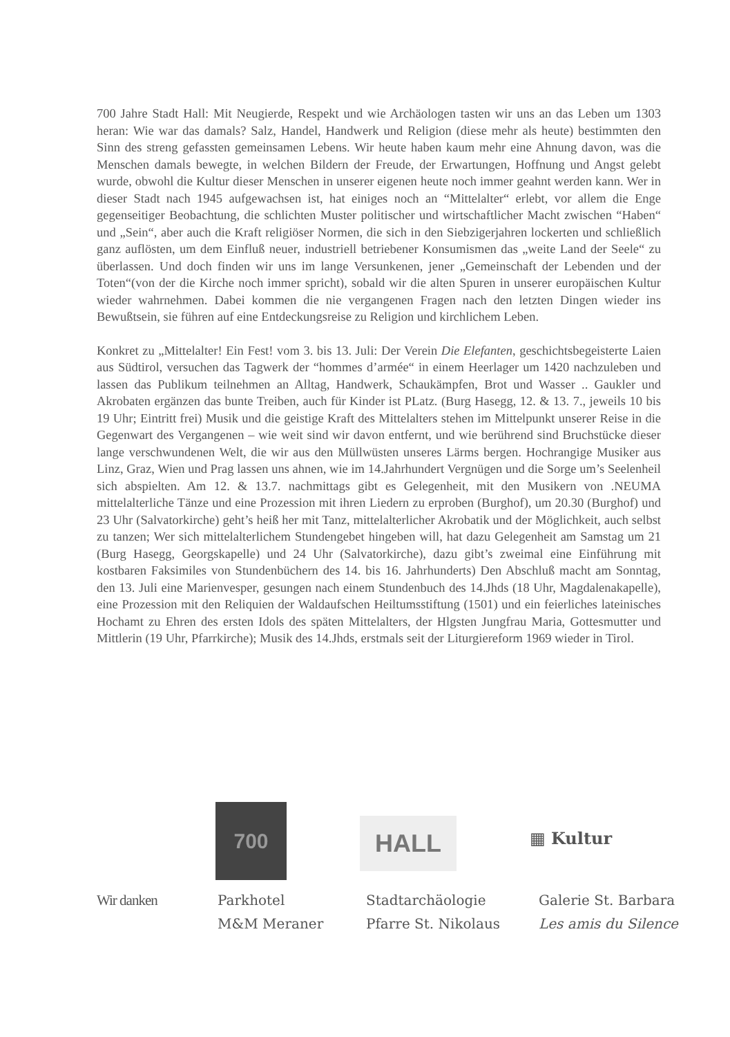700 Jahre Stadt Hall: Mit Neugierde, Respekt und wie Archäologen tasten wir uns an das Leben um 1303 heran: Wie war das damals? Salz, Handel, Handwerk und Religion (diese mehr als heute) bestimmten den Sinn des streng gefassten gemeinsamen Lebens. Wir heute haben kaum mehr eine Ahnung davon, was die Menschen damals bewegte, in welchen Bildern der Freude, der Erwartungen, Hoffnung und Angst gelebt wurde, obwohl die Kultur dieser Menschen in unserer eigenen heute noch immer geahnt werden kann. Wer in dieser Stadt nach 1945 aufgewachsen ist, hat einiges noch an “Mittelalter“ erlebt, vor allem die Enge gegenseitiger Beobachtung, die schlichten Muster politischer und wirtschaftlicher Macht zwischen “Haben“ und „Sein“, aber auch die Kraft religiöser Normen, die sich in den Siebzigerjahren lockerten und schließlich ganz auflösten, um dem Einfluß neuer, industriell betriebener Konsumismen das „weite Land der Seele“ zu überlassen. Und doch finden wir uns im lange Versunkenen, jener „Gemeinschaft der Lebenden und der Toten“(von der die Kirche noch immer spricht), sobald wir die alten Spuren in unserer europäischen Kultur wieder wahrnehmen. Dabei kommen die nie vergangenen Fragen nach den letzten Dingen wieder ins Bewußtsein, sie führen auf eine Entdeckungsreise zu Religion und kirchlichem Leben.
Konkret zu „Mittelalter! Ein Fest! vom 3. bis 13. Juli: Der Verein Die Elefanten, geschichtsbegeisterte Laien aus Südtirol, versuchen das Tagwerk der “hommes d’armée“ in einem Heerlager um 1420 nachzuleben und lassen das Publikum teilnehmen an Alltag, Handwerk, Schaukämpfen, Brot und Wasser .. Gaukler und Akrobaten ergänzen das bunte Treiben, auch für Kinder ist PLatz. (Burg Hasegg, 12. & 13. 7., jeweils 10 bis 19 Uhr; Eintritt frei) Musik und die geistige Kraft des Mittelalters stehen im Mittelpunkt unserer Reise in die Gegenwart des Vergangenen – wie weit sind wir davon entfernt, und wie berührend sind Bruchstücke dieser lange verschwundenen Welt, die wir aus den Müllwüsten unseres Lärms bergen. Hochrangige Musiker aus Linz, Graz, Wien und Prag lassen uns ahnen, wie im 14.Jahrhundert Vergnügen und die Sorge um’s Seelenheil sich abspielten. Am 12. & 13.7. nachmittags gibt es Gelegenheit, mit den Musikern von .NEUMA mittelalterliche Tänze und eine Prozession mit ihren Liedern zu erproben (Burghof), um 20.30 (Burghof) und 23 Uhr (Salvatorkirche) geht’s heiß her mit Tanz, mittelalterlicher Akrobatik und der Möglichkeit, auch selbst zu tanzen; Wer sich mittelalterlichem Stundengebet hingeben will, hat dazu Gelegenheit am Samstag um 21 (Burg Hasegg, Georgskapelle) und 24 Uhr (Salvatorkirche), dazu gibt’s zweimal eine Einführung mit kostbaren Faksimiles von Stundenbüchern des 14. bis 16. Jahrhunderts) Den Abschluß macht am Sonntag, den 13. Juli eine Marienvesper, gesungen nach einem Stundenbuch des 14.Jhds (18 Uhr, Magdalenakapelle), eine Prozession mit den Reliquien der Waldaufschen Heiltumsstiftung (1501) und ein feierliches lateinisches Hochamt zu Ehren des ersten Idols des späten Mittelalters, der Hlgsten Jungfrau Maria, Gottesmutter und Mittlerin (19 Uhr, Pfarrkirche); Musik des 14.Jhds, erstmals seit der Liturgiereform 1969 wieder in Tirol.
700
HALL
▦ Kultur
Wir danken Parkhotel
M&M Meraner
Stadtarchäologie
Pfarre St. Nikolaus
Galerie St. Barbara
Les amis du Silence